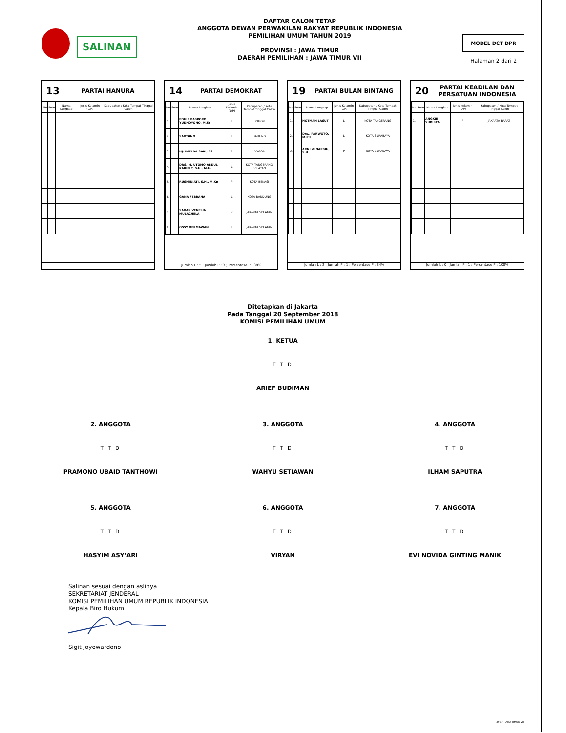SALINAN
DAFTAR CALON TETAP
ANGGOTA DEWAN PERWAKILAN RAKYAT REPUBLIK INDONESIA
PEMILIHAN UMUM TAHUN 2019
PROVINSI : JAWA TIMUR
DAERAH PEMILIHAN : JAWA TIMUR VII
MODEL DCT DPR
Halaman 2 dari 2
13 PARTAI HANURA
| No | Foto | Nama Lengkap | Jenis Kelamin (L/P) | Kabupaten / Kota Tempat Tinggal Calon |
| --- | --- | --- | --- | --- |
14 PARTAI DEMOKRAT
| No | Foto | Nama Lengkap | Jenis Kelamin (L/P) | Kabupaten / Kota Tempat Tinggal Calon |
| --- | --- | --- | --- | --- |
| 1. | | EDHIE BASKORO YUDHOYONO, M.Sc | L | BOGOR |
| 2. | | SARTONO | L | BADUNG |
| 3. | | HJ. IMELDA SARI, SS | P | BOGOR |
| 4. | | DRS. M. UTOMO ABDUL KARIM T, S.H., M.H. | L | KOTA TANGERANG SELATAN |
| 5. | | RUSMINIATI, S.H., M.Kn | P | KOTA BEKASI |
| 6. | | GANA FEBRANA | L | KOTA BANDUNG |
| 7. | | SARAH VENESIA MULACHELA | P | JAKARTA SELATAN |
| 8. | | OSSY DERMAWAN | L | JAKARTA SELATAN |
Jumlah L : 5 ; Jumlah P : 3 ; Persentase P : 38%
19 PARTAI BULAN BINTANG
| No | Foto | Nama Lengkap | Jenis Kelamin (L/P) | Kabupaten / Kota Tempat Tinggal Calon |
| --- | --- | --- | --- | --- |
| 1. | | HOTMAN LASUT | L | KOTA TANGERANG |
| 2. | | Drs.. PARWOTO, M.Pd | L | KOTA SURABAYA |
| 3. | | ARNI WINARSIH, S.H | P | KOTA SURABAYA |
Jumlah L : 2 ; Jumlah P : 1 ; Persentase P : 34%
20 PARTAI KEADILAN DAN PERSATUAN INDONESIA
| No | Foto | Nama Lengkap | Jenis Kelamin (L/P) | Kabupaten / Kota Tempat Tinggal Calon |
| --- | --- | --- | --- | --- |
| 1. | | ANGKIE YUDISTA | P | JAKARTA BARAT |
Jumlah L : 0 ; Jumlah P : 1 ; Persentase P : 100%
Ditetapkan di Jakarta
Pada Tanggal 20 September 2018
KOMISI PEMILIHAN UMUM
1. KETUA
T T D
ARIEF BUDIMAN
2. ANGGOTA
T T D
PRAMONO UBAID TANTHOWI
3. ANGGOTA
T T D
WAHYU SETIAWAN
4. ANGGOTA
T T D
ILHAM SAPUTRA
5. ANGGOTA
T T D
HASYIM ASY’ARI
6. ANGGOTA
T T D
VIRYAN
7. ANGGOTA
T T D
EVI NOVIDA GINTING MANIK
Salinan sesuai dengan aslinya
SEKRETARIAT JENDERAL
KOMISI PEMILIHAN UMUM REPUBLIK INDONESIA
Kepala Biro Hukum
Sigit Joyowardono
3507 - JAWA TIMUR VII